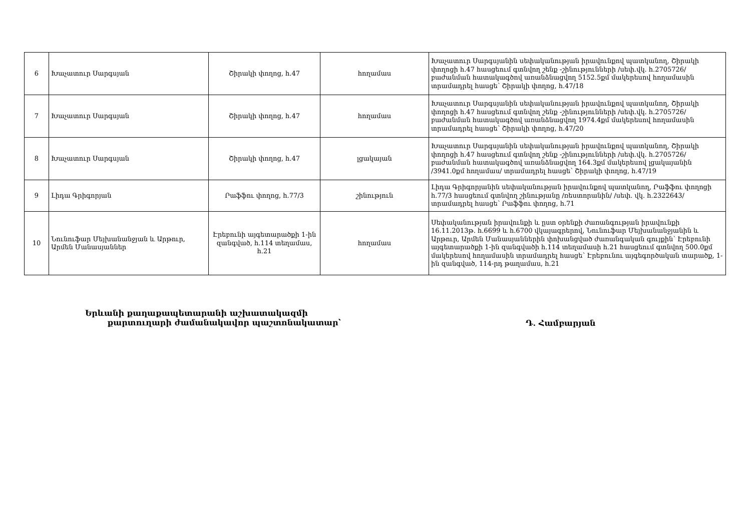| 6 | Խաչատուր Սարգսյան | Շիրակի փողոց, հ.47 | հողամաս | Խաչատուր Սարգսյանին սեփականության իրավունքով պատկանող, Շիրակի փողոցի հ.47 հասցեում գտնվող շենք -շինությունների /սեփ.վկ. հ.2705726/ բաժանման հատակագծով առանձնացվող 5152.5քմ մակերեսով հողամասին տրամադրել հասցե՝ Շիրակի փողոց, հ.47/18 |
| 7 | Խաչատուր Սարգսյան | Շիրակի փողոց, հ.47 | հողամաս | Խաչատուր Սարգսյանին սեփականության իրավունքով պատկանող, Շիրակի փողոցի հ.47 հասցեում գտնվող շենք -շինությունների /սեփ.վկ. հ.2705726/ բաժանման հատակագծով առանձնացվող 1974.4քմ մակերեսով հողամասին տրամադրել հասցե՝ Շիրակի փողոց, հ.47/20 |
| 8 | Խաչատուր Սարգսյան | Շիրակի փողոց, հ.47 | լցակայան | Խաչատուր Սարգսյանին սեփականության իրավունքով պատկանող, Շիրակի փողոցի հ.47 հասցեում գտնվող շենք -շինությունների /սեփ.վկ. հ.2705726/ բաժանման հատակագծով առանձնացվող 164.3քմ մակերեսով լցակայանին /3941.0քմ հողամաս/ տրամադրել հասցե՝ Շիրակի փողոց, հ.47/19 |
| 9 | Լիդա Գրիգորյան | Րաֆֆու փողոց, հ.77/3 | շինություն | Լիդա Գրիգորյանին սեփականության իրավունքով պատկանող, Րաֆֆու փողոցի հ.77/3 հասցեում գտնվող շինությանը /ռեստորանին/ /սեփ. վկ. հ.2322643/ տրամադրել հասցե՝ Րաֆֆու փողոց, հ.71 |
| 10 | Նունուֆար Մեյխանանջյան և Արթուր, Արմեն Մանասյաններ | Էրեբունի այգետարածքի 1-ին զանգված, հ.114 տեղամաս, հ.21 | հողամաս | Սեփականության իրավունքի և ըստ օրենքի ժառանգության իրավունքի 16.11.2013թ. հ.6699 և հ.6700 վկայագրերով, Նունուֆար Մեյխանանջյանին և Արթուր, Արմեն Մանասյաններին փոխանցված ժառանգական գույքին՝ Էրեբունի այգետարածքի 1-ին զանգվածի հ.114 տեղամասի հ.21 հասցեում գտնվող 500.0քմ մակերեսով հողամասին տրամադրել հասցե՝ Էրեբունու այգեգործական տարածք, 1-ին զանգված, 114-րդ թաղամաս, հ.21 |
Երևանի քաղաքապետարանի աշխատակազմի
քարտուղարի ժամանակավոր պաշտոնակատար՝
Դ. Համբարյան